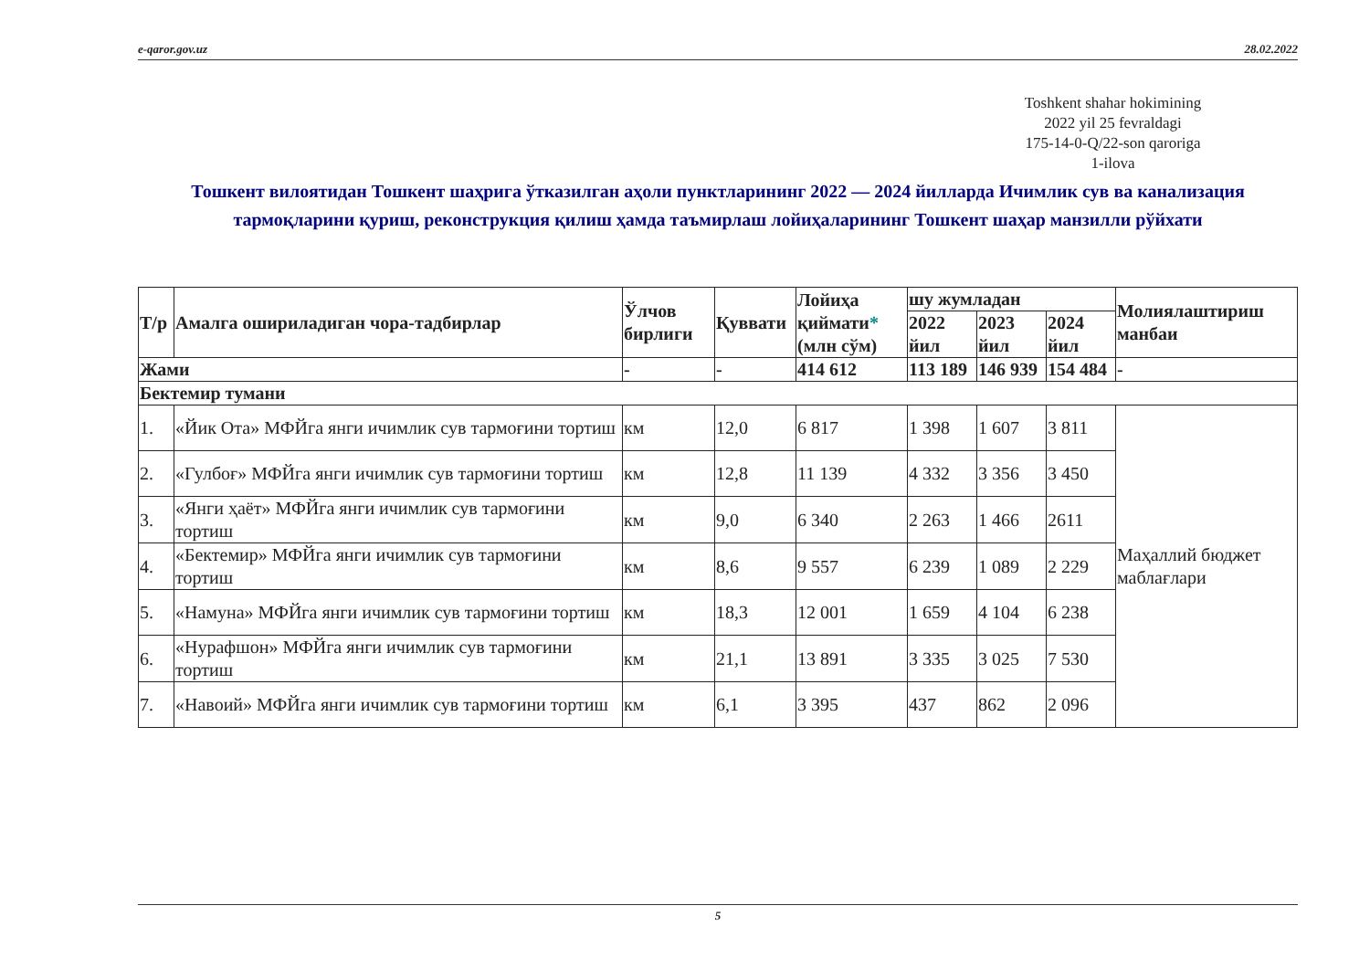e-qaror.gov.uz 28.02.2022
Toshkent shahar hokimining
2022 yil 25 fevraldagi
175-14-0-Q/22-son qaroriga
1-ilova
Тошкент вилоятидан Тошкент шаҳрига ўтказилган аҳоли пунктларининг 2022 — 2024 йилларда Ичимлик сув ва канализация тармоқларини қуриш, реконструкция қилиш ҳамда таъмирлаш лойиҳаларининг Тошкент шаҳар манзилли рўйхати
| Т/р | Амалга ошириладиган чора-тадбирлар | Ўлчов бирлиги | Қуввати | Лойиҳа қиймати * (млн сўм) | шу жумладан | | | Молиялаштириш манбаи |
| --- | --- | --- | --- | --- | --- | --- | --- | --- |
| | | | | | 2022 йил | 2023 йил | 2024 йил | |
| Жами | | - | - | 414 612 | 113 189 | 146 939 | 154 484 | - |
| Бектемир тумани | | | | | | | | |
| 1. | «Йик Ота» МФЙга янги ичимлик сув тармоғини тортиш | км | 12,0 | 6 817 | 1 398 | 1 607 | 3 811 | Маҳаллий бюджет маблағлари |
| 2. | «Гулбоғ» МФЙга янги ичимлик сув тармоғини тортиш | км | 12,8 | 11 139 | 4 332 | 3 356 | 3 450 | |
| 3. | «Янги ҳаёт» МФЙга янги ичимлик сув тармоғини тортиш | км | 9,0 | 6 340 | 2 263 | 1 466 | 2611 | |
| 4. | «Бектемир» МФЙга янги ичимлик сув тармоғини тортиш | км | 8,6 | 9 557 | 6 239 | 1 089 | 2 229 | |
| 5. | «Намуна» МФЙга янги ичимлик сув тармоғини тортиш | км | 18,3 | 12 001 | 1 659 | 4 104 | 6 238 | |
| 6. | «Нурафшон» МФЙга янги ичимлик сув тармоғини тортиш | км | 21,1 | 13 891 | 3 335 | 3 025 | 7 530 | |
| 7. | «Навоий» МФЙга янги ичимлик сув тармоғини тортиш | км | 6,1 | 3 395 | 437 | 862 | 2 096 | |
5